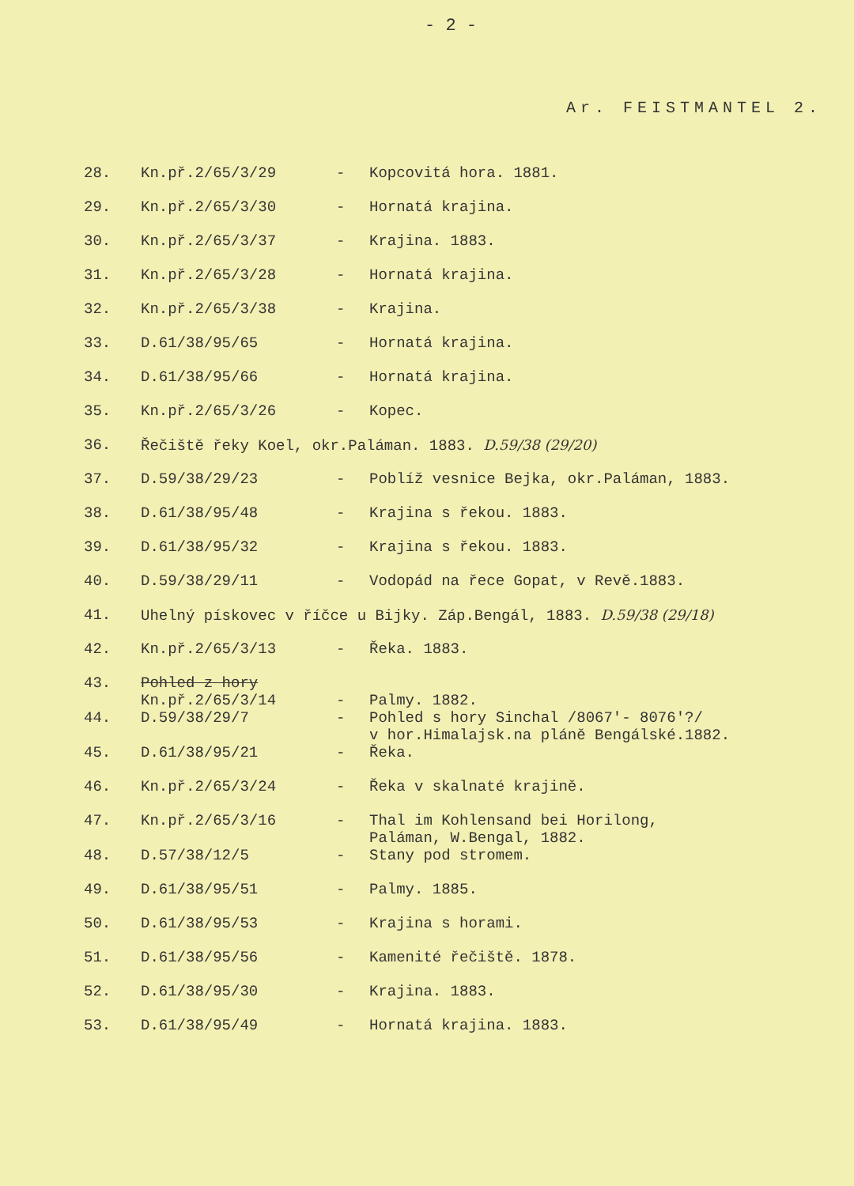- 2 -
Ar. FEISTMANTEL 2.
| 28. | Kn.př.2/65/3/29 | - | Kopcovitá hora. 1881. |
| 29. | Kn.př.2/65/3/30 | - | Hornatá krajina. |
| 30. | Kn.př.2/65/3/37 | - | Krajina. 1883. |
| 31. | Kn.př.2/65/3/28 | - | Hornatá krajina. |
| 32. | Kn.př.2/65/3/38 | - | Krajina. |
| 33. | D.61/38/95/65 | - | Hornatá krajina. |
| 34. | D.61/38/95/66 | - | Hornatá krajina. |
| 35. | Kn.př.2/65/3/26 | - | Kopec. |
| 36. | Řečiště řeky Koel, okr.Paláman. 1883. D.59/38 (29/20) | | |
| 37. | D.59/38/29/23 | - | Poblíž vesnice Bejka, okr.Paláman, 1883. |
| 38. | D.61/38/95/48 | - | Krajina s řekou. 1883. |
| 39. | D.61/38/95/32 | - | Krajina s řekou. 1883. |
| 40. | D.59/38/29/11 | - | Vodopád na řece Gopat, v Revě.1883. |
| 41. | Uhelný pískovec v říčce u Bijky. Záp.Bengál, 1883. D.59/38 (29/18) | | |
| 42. | Kn.př.2/65/3/13 | - | Řeka. 1883. |
| 43. | Pohled z hory Kn.př.2/65/3/14 | - | Palmy. 1882. |
| 44. | D.59/38/29/7 | - | Pohled s hory Sinchal /8067'- 8076'?/ v hor.Himalajsk.na pláně Bengálské.1882. |
| 45. | D.61/38/95/21 | - | Řeka. |
| 46. | Kn.př.2/65/3/24 | - | Řeka v skalnaté krajině. |
| 47. | Kn.př.2/65/3/16 | - | Thal im Kohlensand bei Horilong, Paláman, W.Bengal, 1882. |
| 48. | D.57/38/12/5 | - | Stany pod stromem. |
| 49. | D.61/38/95/51 | - | Palmy. 1885. |
| 50. | D.61/38/95/53 | - | Krajina s horami. |
| 51. | D.61/38/95/56 | - | Kamenité řečiště. 1878. |
| 52. | D.61/38/95/30 | - | Krajina. 1883. |
| 53. | D.61/38/95/49 | - | Hornatá krajina. 1883. |